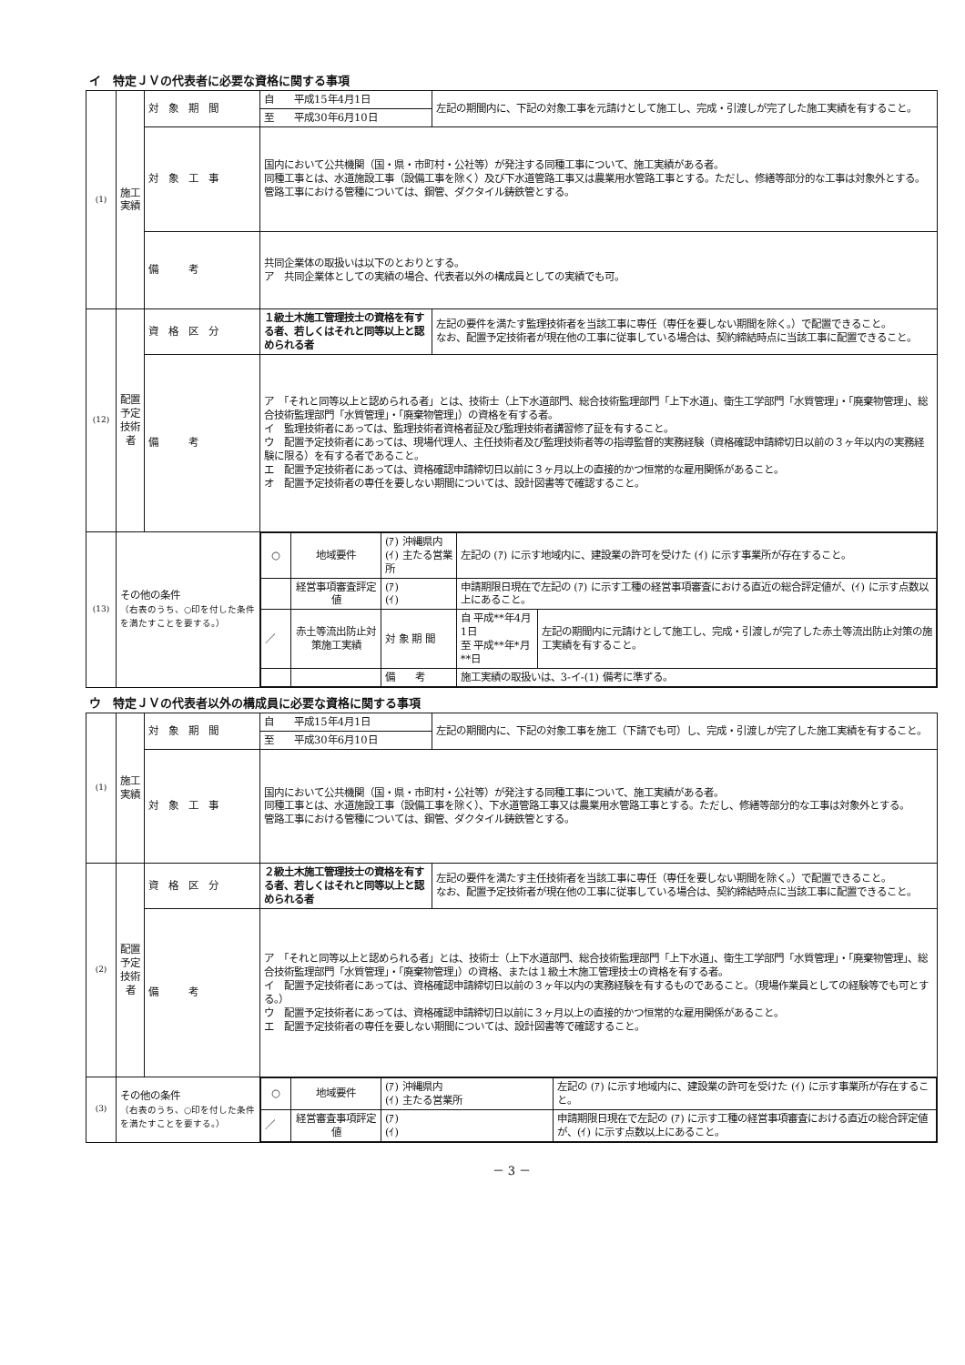イ　特定ＪＶの代表者に必要な資格に関する事項
| (1) | 施工実績 | 対 象 期 間 | 自 平成15年4月1日 | 左記の期間内に、下記の対象工事を元請けとして施工し、完成・引渡しが完了した施工実績を有すること。 |
| | | | 至 平成30年6月10日 | |
| | | 対 象 工 事 | 国内において公共機関（国・県・市町村・公社等）が発注する同種工事について、施工実績がある者。 同種工事とは、水道施設工事（設備工事を除く）及び下水道管路工事又は農業用水管路工事とする。ただし、修繕等部分的な工事は対象外とする。 管路工事における管種については、鋼管、ダクタイル鋳鉄管とする。 | |
| | | 備 考 | 共同企業体の取扱いは以下のとおりとする。 ア 共同企業体としての実績の場合、代表者以外の構成員としての実績でも可。 | |
| (12) | 配置予定技術者 | 資 格 区 分 | １級土木施工管理技士の資格を有する者、若しくはそれと同等以上と認められる者 | 左記の要件を満たす監理技術者を当該工事に専任（専任を要しない期間を除く。）で配置できること。 なお、配置予定技術者が現在他の工事に従事している場合は、契約締結時点に当該工事に配置できること。 |
| | | 備 考 | ア 「それと同等以上と認められる者」とは、技術士（上下水道部門、総合技術監理部門「上下水道」、衛生工学部門「水質管理」・「廃棄物管理」、総合技術監理部門「水質管理」・「廃棄物管理」）の資格を有する者。 イ 監理技術者にあっては、監理技術者資格者証及び監理技術者講習修了証を有すること。 ウ 配置予定技術者にあっては、現場代理人、主任技術者及び監理技術者等の指導監督的実務経験（資格確認申請締切日以前の３ヶ年以内の実務経験に限る）を有する者であること。 エ 配置予定技術者にあっては、資格確認申請締切日以前に３ヶ月以上の直接的かつ恒常的な雇用関係があること。 オ 配置予定技術者の専任を要しない期間については、設計図書等で確認すること。 | |
| (13) | その他の条件 （右表のうち、○印を付した条件を満たすことを要する。） | | / ○ / 地域要件 / (ｱ) 沖縄県内 (ｲ) 主たる営業所 / 左記の (ｱ) に示す地域内に、建設業の許可を受けた (ｲ) に示す事業所が存在すること。 / / / / 経営事項審査評定値 / (ｱ) (ｲ) / 申請期限日現在で左記の (ｱ) に示す工種の経営事項審査における直近の総合評定値が、(ｲ) に示す点数以上にあること。 / / / ／ / 赤土等流出防止対策施工実績 / 対 象 期 間 / 自 平成**年4月1日 至 平成**年*月**日 / 左記の期間内に元請けとして施工し、完成・引渡しが完了した赤土等流出防止対策の施工実績を有すること。 / / / / 備 考 / 施工実績の取扱いは、3-イ-(1) 備考に準ずる。 / / | |
ウ　特定ＪＶの代表者以外の構成員に必要な資格に関する事項
| (1) | 施工実績 | 対 象 期 間 | 自 平成15年4月1日 | 左記の期間内に、下記の対象工事を施工（下請でも可）し、完成・引渡しが完了した施工実績を有すること。 |
| | | | 至 平成30年6月10日 | |
| | | 対 象 工 事 | 国内において公共機関（国・県・市町村・公社等）が発注する同種工事について、施工実績がある者。 同種工事とは、水道施設工事（設備工事を除く）、下水道管路工事又は農業用水管路工事とする。ただし、修繕等部分的な工事は対象外とする。 管路工事における管種については、鋼管、ダクタイル鋳鉄管とする。 | |
| (2) | 配置予定技術者 | 資 格 区 分 | ２級土木施工管理技士の資格を有する者、若しくはそれと同等以上と認められる者 | 左記の要件を満たす主任技術者を当該工事に専任（専任を要しない期間を除く。）で配置できること。 なお、配置予定技術者が現在他の工事に従事している場合は、契約締結時点に当該工事に配置できること。 |
| | | 備 考 | ア 「それと同等以上と認められる者」とは、技術士（上下水道部門、総合技術監理部門「上下水道」、衛生工学部門「水質管理」・「廃棄物管理」、総合技術監理部門「水質管理」・「廃棄物管理」）の資格、または１級土木施工管理技士の資格を有する者。 イ 配置予定技術者にあっては、資格確認申請締切日以前の３ヶ年以内の実務経験を有するものであること。（現場作業員としての経験等でも可とする。） ウ 配置予定技術者にあっては、資格確認申請締切日以前に３ヶ月以上の直接的かつ恒常的な雇用関係があること。 エ 配置予定技術者の専任を要しない期間については、設計図書等で確認すること。 | |
| (3) | その他の条件 （右表のうち、○印を付した条件を満たすことを要する。） | | / ○ / 地域要件 / (ｱ) 沖縄県内 (ｲ) 主たる営業所 / 左記の (ｱ) に示す地域内に、建設業の許可を受けた (ｲ) に示す事業所が存在すること。 / / ／ / 経営審査事項評定値 / (ｱ) (ｲ) / 申請期限日現在で左記の (ｱ) に示す工種の経営事項審査における直近の総合評定値が、(ｲ) に示す点数以上にあること。 / | |
－ 3 －